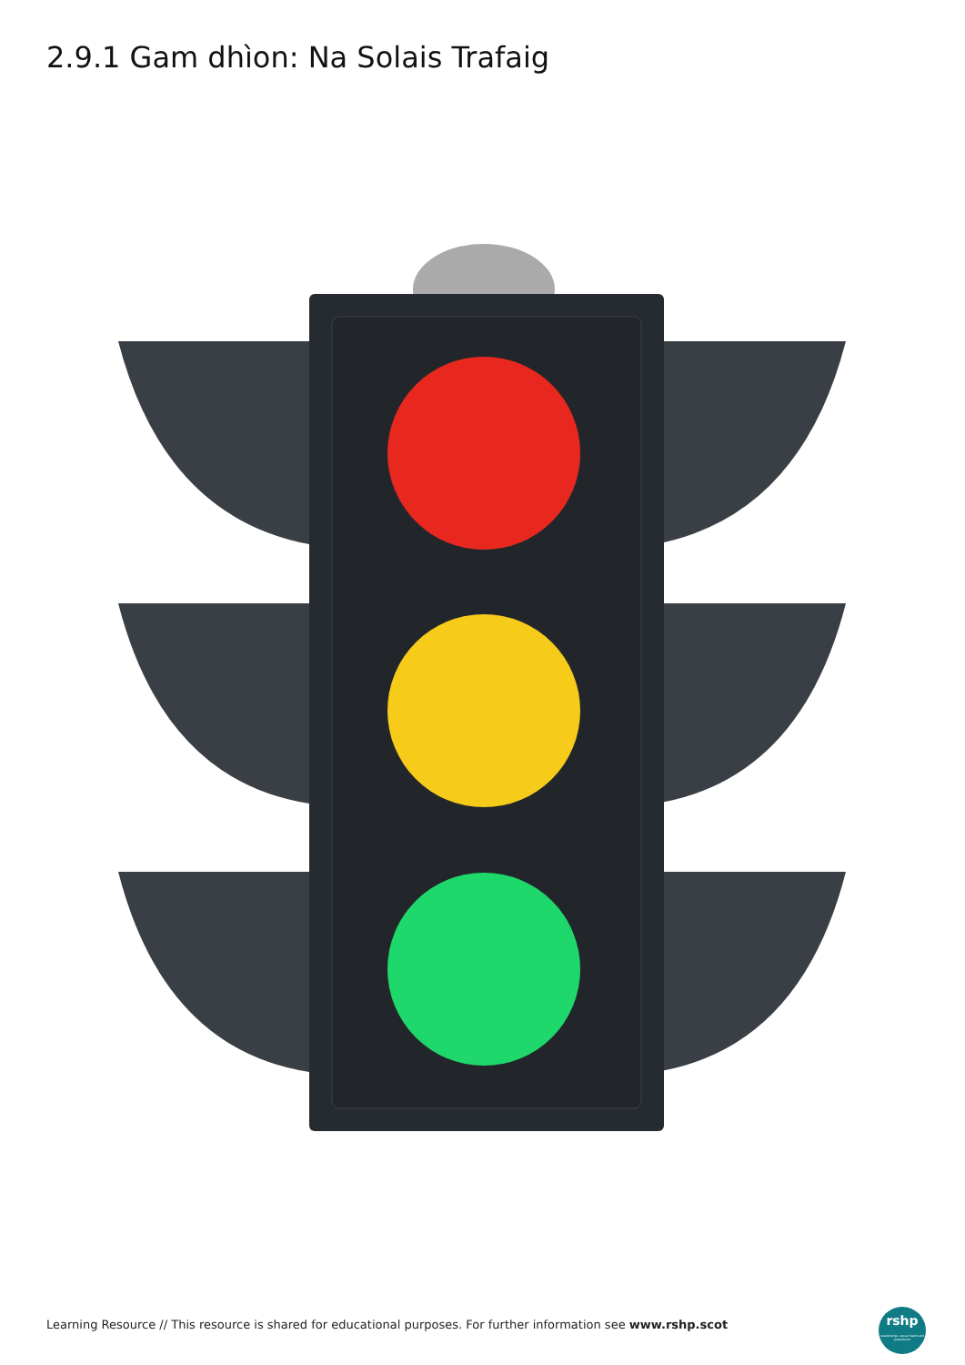2.9.1 Gam dhìon: Na Solais Trafaig
Learning Resource // This resource is shared for educational purposes. For further information see www.rshp.scot
rshp
relationships, sexual health and parenthood